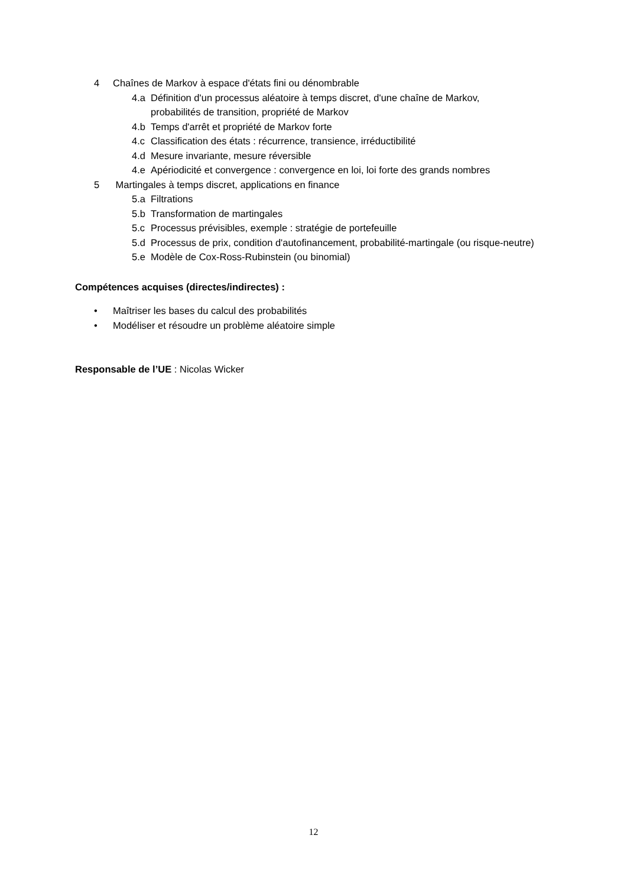4 Chaînes de Markov à espace d'états fini ou dénombrable
4.a Définition d'un processus aléatoire à temps discret, d'une chaîne de Markov, probabilités de transition, propriété de Markov
4.b Temps d'arrêt et propriété de Markov forte
4.c Classification des états : récurrence, transience, irréductibilité
4.d Mesure invariante, mesure réversible
4.e Apériodicité et convergence : convergence en loi, loi forte des grands nombres
5 Martingales à temps discret, applications en finance
5.a Filtrations
5.b Transformation de martingales
5.c Processus prévisibles, exemple : stratégie de portefeuille
5.d Processus de prix, condition d'autofinancement, probabilité-martingale (ou risque-neutre)
5.e Modèle de Cox-Ross-Rubinstein (ou binomial)
Compétences acquises (directes/indirectes) :
• Maîtriser les bases du calcul des probabilités
• Modéliser et résoudre un problème aléatoire simple
Responsable de l’UE : Nicolas Wicker
12